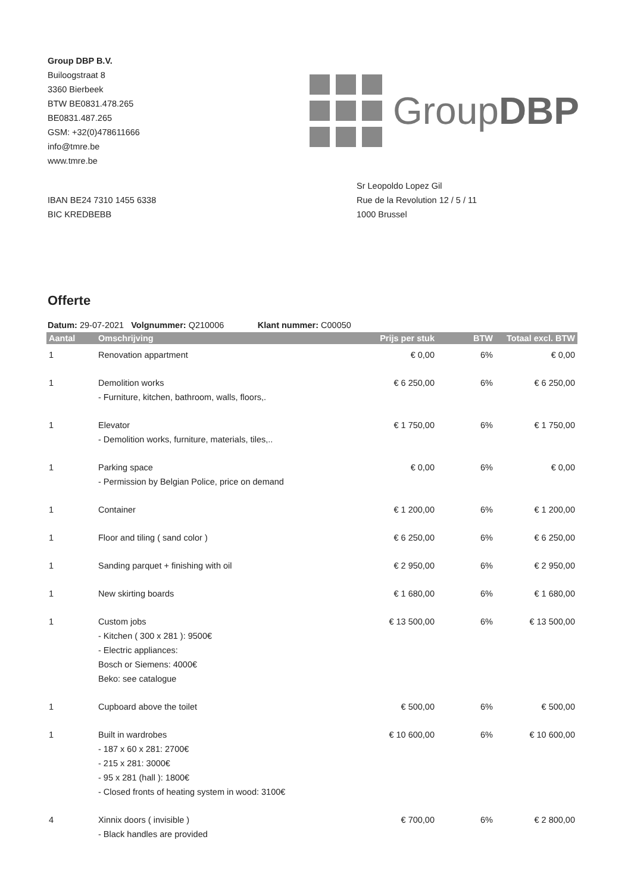Group DBP B.V.
Builoogstraat 8
3360 Bierbeek
BTW BE0831.478.265
BE0831.487.265
GSM: +32(0)478611666
info@tmre.be
www.tmre.be
GroupDBP
IBAN BE24 7310 1455 6338
BIC KREDBEBB
Sr Leopoldo Lopez Gil
Rue de la Revolution 12 / 5 / 11
1000 Brussel
Offerte
Datum: 29-07-2021 Volgnummer: Q210006 Klant nummer: C00050
| Aantal | Omschrijving | Prijs per stuk | BTW | Totaal excl. BTW |
| --- | --- | --- | --- | --- |
| 1 | Renovation appartment | € 0,00 | 6% | € 0,00 |
| 1 | Demolition works - Furniture, kitchen, bathroom, walls, floors,. | € 6 250,00 | 6% | € 6 250,00 |
| 1 | Elevator - Demolition works, furniture, materials, tiles,.. | € 1 750,00 | 6% | € 1 750,00 |
| 1 | Parking space - Permission by Belgian Police, price on demand | € 0,00 | 6% | € 0,00 |
| 1 | Container | € 1 200,00 | 6% | € 1 200,00 |
| 1 | Floor and tiling ( sand color ) | € 6 250,00 | 6% | € 6 250,00 |
| 1 | Sanding parquet + finishing with oil | € 2 950,00 | 6% | € 2 950,00 |
| 1 | New skirting boards | € 1 680,00 | 6% | € 1 680,00 |
| 1 | Custom jobs - Kitchen ( 300 x 281 ): 9500€ - Electric appliances: Bosch or Siemens: 4000€ Beko: see catalogue | € 13 500,00 | 6% | € 13 500,00 |
| 1 | Cupboard above the toilet | € 500,00 | 6% | € 500,00 |
| 1 | Built in wardrobes - 187 x 60 x 281: 2700€ - 215 x 281: 3000€ - 95 x 281 (hall ): 1800€ - Closed fronts of heating system in wood: 3100€ | € 10 600,00 | 6% | € 10 600,00 |
| 4 | Xinnix doors ( invisible ) - Black handles are provided | € 700,00 | 6% | € 2 800,00 |